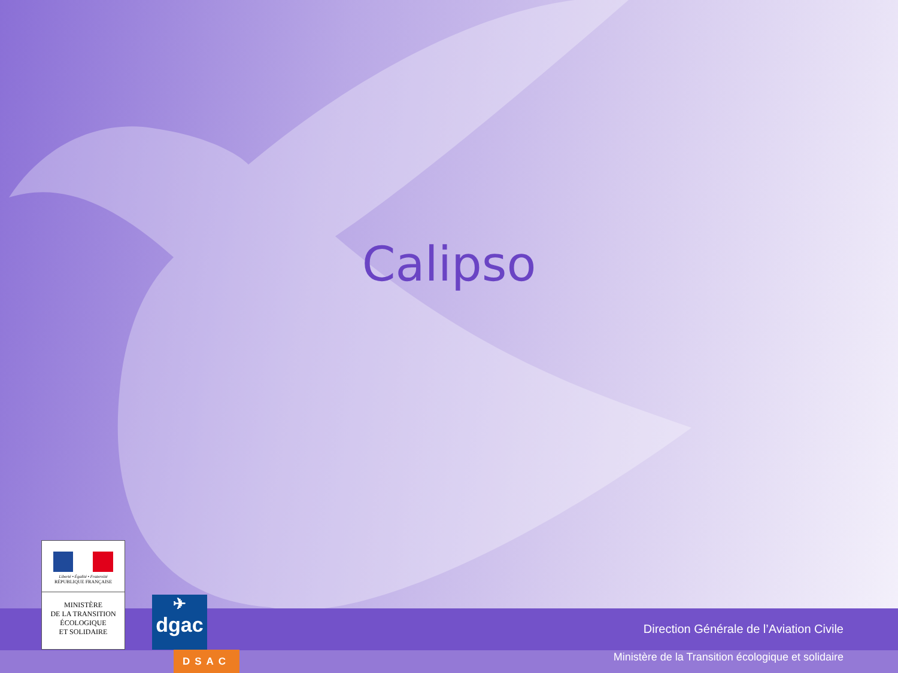Calipso
Direction Générale de l’Aviation Civile
Ministère de la Transition écologique et solidaire
Liberté • Égalité • Fraternité
RÉPUBLIQUE FRANÇAISE
MINISTÈRE
DE LA TRANSITION
ÉCOLOGIQUE
ET SOLIDAIRE
✈
dgac
DSAC